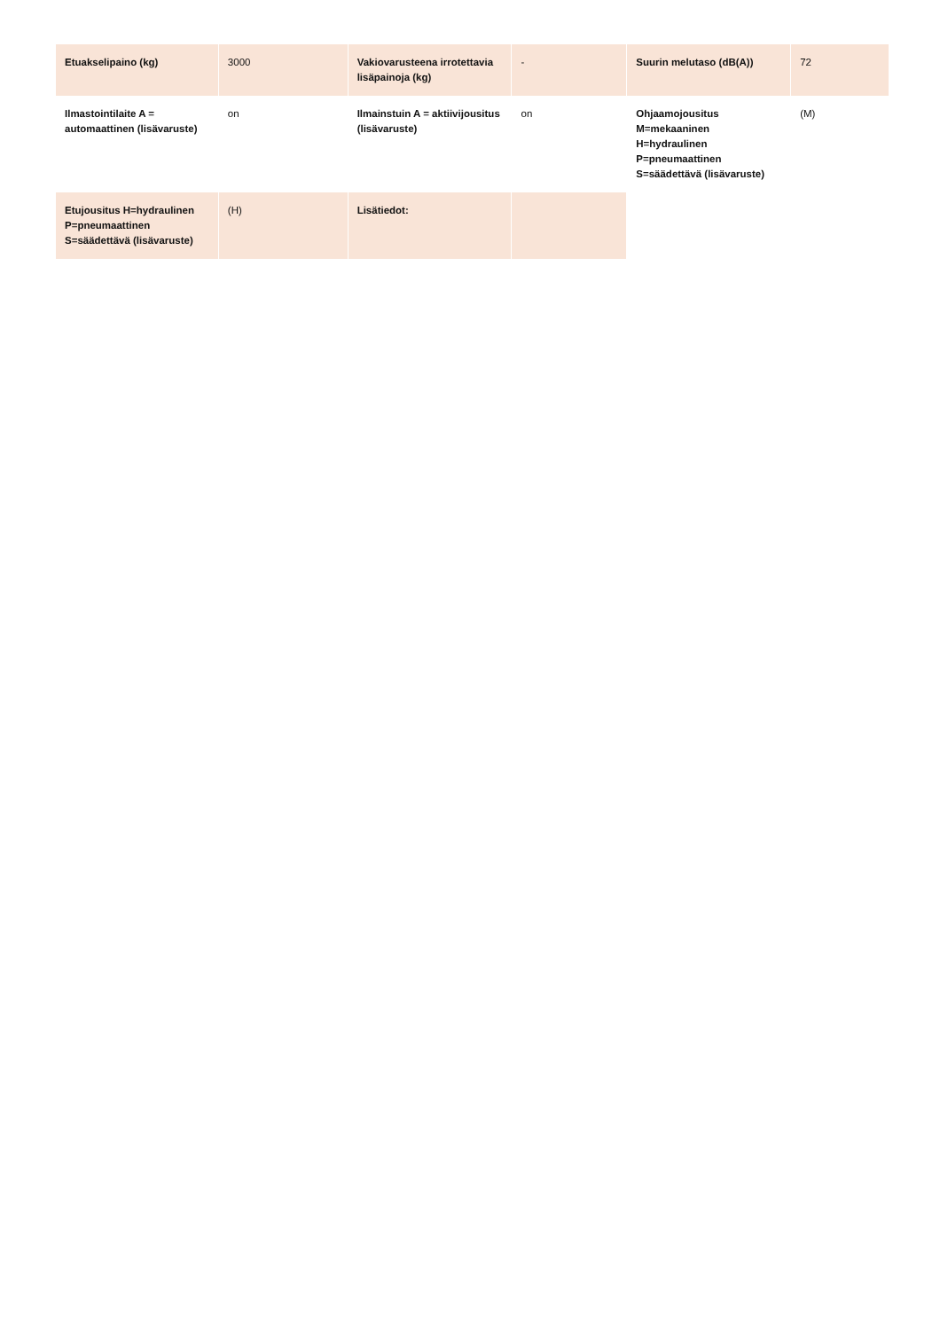| Etuakselipaino (kg) | 3000 | Vakiovarusteena irrotettavia lisäpainoja (kg) | - | Suurin melutaso (dB(A)) | 72 |
| Ilmastointilaite A = automaattinen (lisävaruste) | on | Ilmainstuin A = aktiivijousitus (lisävaruste) | on | Ohjaamojousitus M=mekaaninen H=hydraulinen P=pneumaattinen S=säädettävä (lisävaruste) | (M) |
| Etujousitus H=hydraulinen P=pneumaattinen S=säädettävä (lisävaruste) | (H) | Lisätiedot: | | | |